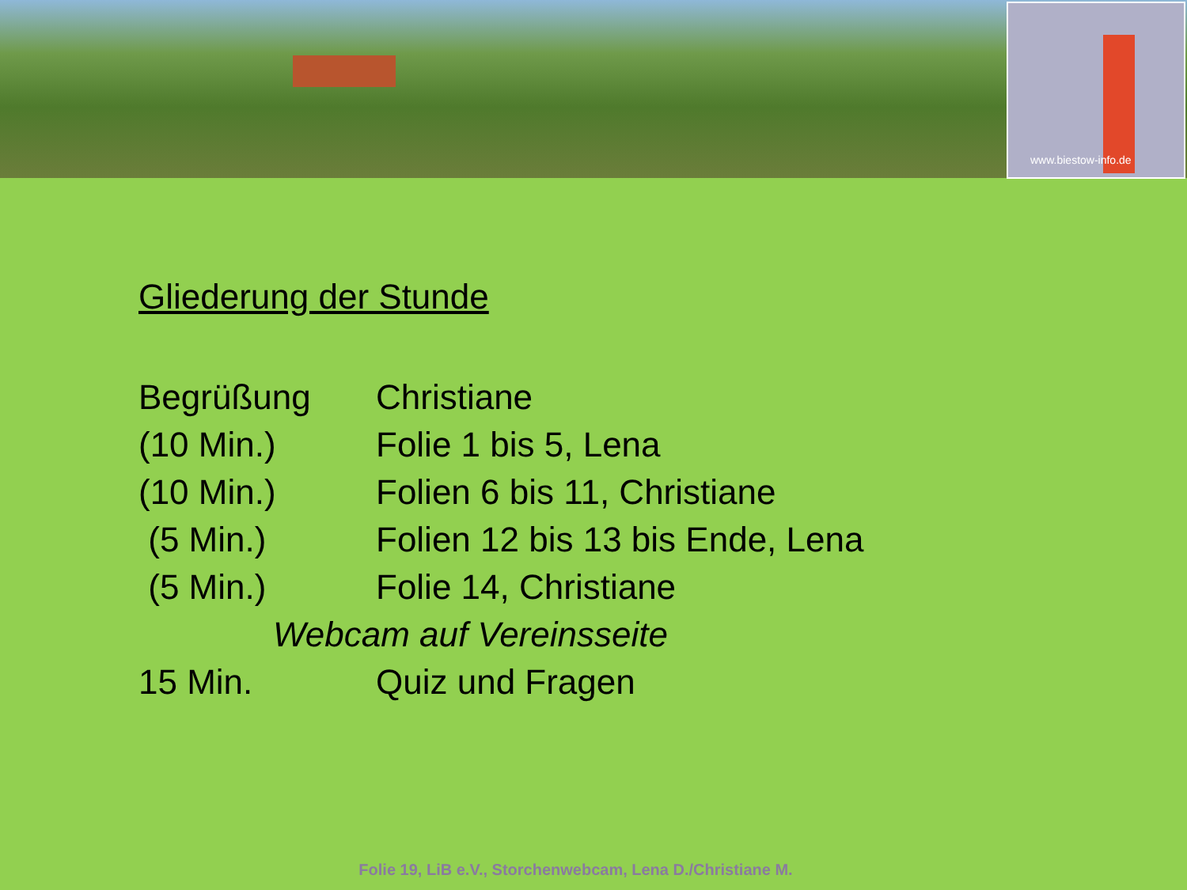www.biestow-info.de
Gliederung der Stunde
Begrüßung Christiane
(10 Min.) Folie 1 bis 5, Lena
(10 Min.) Folien 6 bis 11, Christiane
(5 Min.) Folien 12 bis 13 bis Ende, Lena
(5 Min.) Folie 14, Christiane
Webcam auf Vereinsseite
15 Min. Quiz und Fragen
Folie 19, LiB e.V., Storchenwebcam, Lena D./Christiane M.